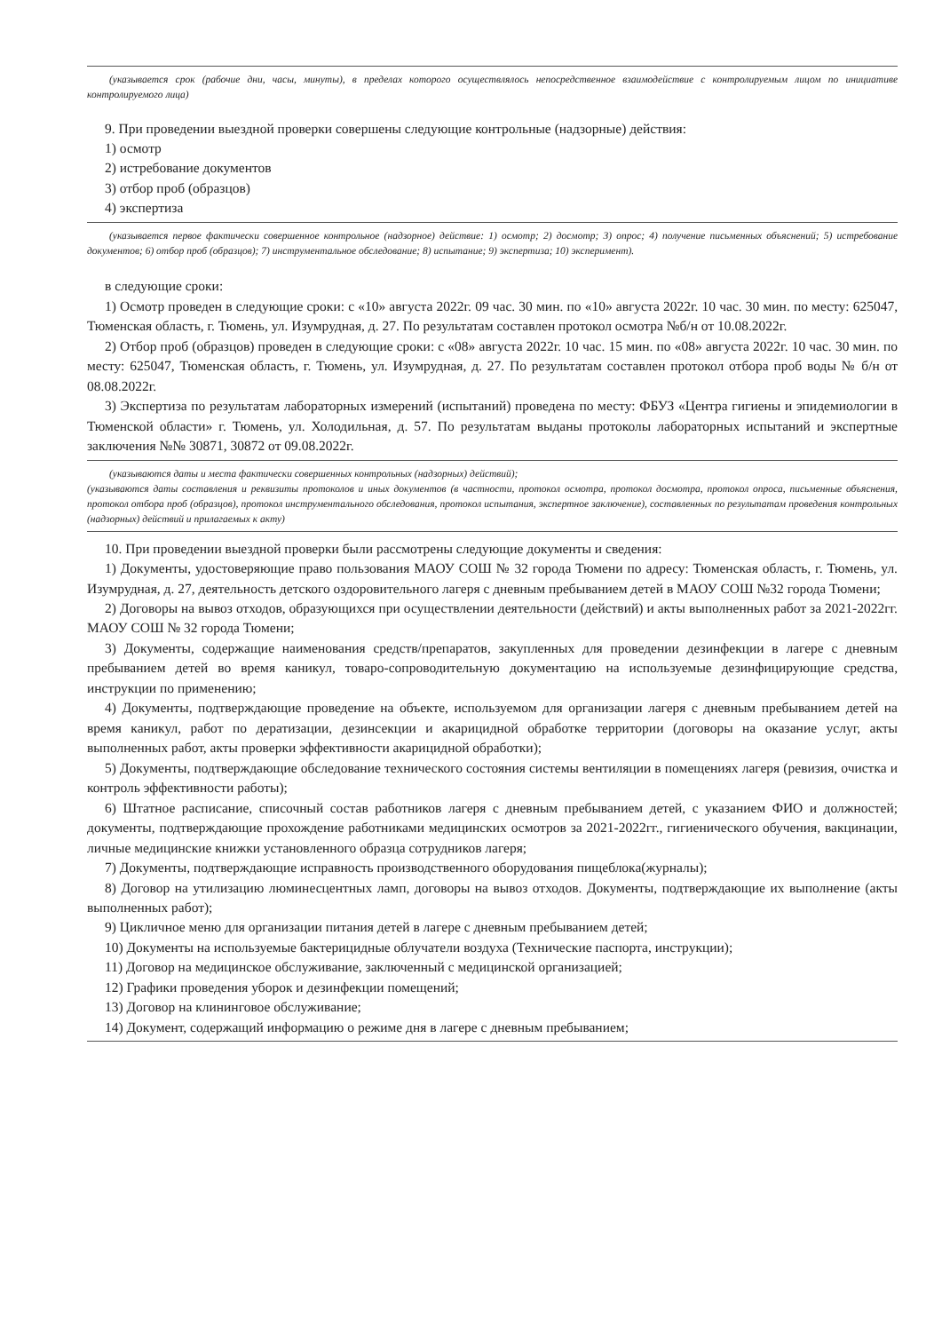(указывается срок (рабочие дни, часы, минуты), в пределах которого осуществлялось непосредственное взаимодействие с контролируемым лицом по инициативе контролируемого лица)
9. При проведении выездной проверки совершены следующие контрольные (надзорные) действия:
1) осмотр
2) истребование документов
3) отбор проб (образцов)
4) экспертиза
(указывается первое фактически совершенное контрольное (надзорное) действие: 1) осмотр; 2) досмотр; 3) опрос; 4) получение письменных объяснений; 5) истребование документов; 6) отбор проб (образцов); 7) инструментальное обследование; 8) испытание; 9) экспертиза; 10) эксперимент).
в следующие сроки:
1) Осмотр проведен в следующие сроки: с «10» августа 2022г. 09 час. 30 мин. по «10» августа 2022г. 10 час. 30 мин. по месту: 625047, Тюменская область, г. Тюмень, ул. Изумрудная, д. 27. По результатам составлен протокол осмотра №б/н от 10.08.2022г.
2) Отбор проб (образцов) проведен в следующие сроки: с «08» августа 2022г. 10 час. 15 мин. по «08» августа 2022г. 10 час. 30 мин. по месту: 625047, Тюменская область, г. Тюмень, ул. Изумрудная, д. 27. По результатам составлен протокол отбора проб воды № б/н от 08.08.2022г.
3) Экспертиза по результатам лабораторных измерений (испытаний) проведена по месту: ФБУЗ «Центра гигиены и эпидемиологии в Тюменской области» г. Тюмень, ул. Холодильная, д. 57. По результатам выданы протоколы лабораторных испытаний и экспертные заключения №№ 30871, 30872 от 09.08.2022г.
(указываются даты и места фактически совершенных контрольных (надзорных) действий);
(указываются даты составления и реквизиты протоколов и иных документов (в частности, протокол осмотра, протокол досмотра, протокол опроса, письменные объяснения, протокол отбора проб (образцов), протокол инструментального обследования, протокол испытания, экспертное заключение), составленных по результатам проведения контрольных (надзорных) действий и прилагаемых к акту)
10. При проведении выездной проверки были рассмотрены следующие документы и сведения:
1) Документы, удостоверяющие право пользования МАОУ СОШ № 32 города Тюмени по адресу: Тюменская область, г. Тюмень, ул. Изумрудная, д. 27, деятельность детского оздоровительного лагеря с дневным пребыванием детей в МАОУ СОШ №32 города Тюмени;
2) Договоры на вывоз отходов, образующихся при осуществлении деятельности (действий) и акты выполненных работ за 2021-2022гг. МАОУ СОШ № 32 города Тюмени;
3) Документы, содержащие наименования средств/препаратов, закупленных для проведении дезинфекции в лагере с дневным пребыванием детей во время каникул, товаро-сопроводительную документацию на используемые дезинфицирующие средства, инструкции по применению;
4) Документы, подтверждающие проведение на объекте, используемом для организации лагеря с дневным пребыванием детей на время каникул, работ по дератизации, дезинсекции и акарицидной обработке территории (договоры на оказание услуг, акты выполненных работ, акты проверки эффективности акарицидной обработки);
5) Документы, подтверждающие обследование технического состояния системы вентиляции в помещениях лагеря (ревизия, очистка и контроль эффективности работы);
6) Штатное расписание, списочный состав работников лагеря с дневным пребыванием детей, с указанием ФИО и должностей; документы, подтверждающие прохождение работниками медицинских осмотров за 2021-2022гг., гигиенического обучения, вакцинации, личные медицинские книжки установленного образца сотрудников лагеря;
7) Документы, подтверждающие исправность производственного оборудования пищеблока(журналы);
8) Договор на утилизацию люминесцентных ламп, договоры на вывоз отходов. Документы, подтверждающие их выполнение (акты выполненных работ);
9) Цикличное меню для организации питания детей в лагере с дневным пребыванием детей;
10) Документы на используемые бактерицидные облучатели воздуха (Технические паспорта, инструкции);
11) Договор на медицинское обслуживание, заключенный с медицинской организацией;
12) Графики проведения уборок и дезинфекции помещений;
13) Договор на клининговое обслуживание;
14) Документ, содержащий информацию о режиме дня в лагере с дневным пребыванием;